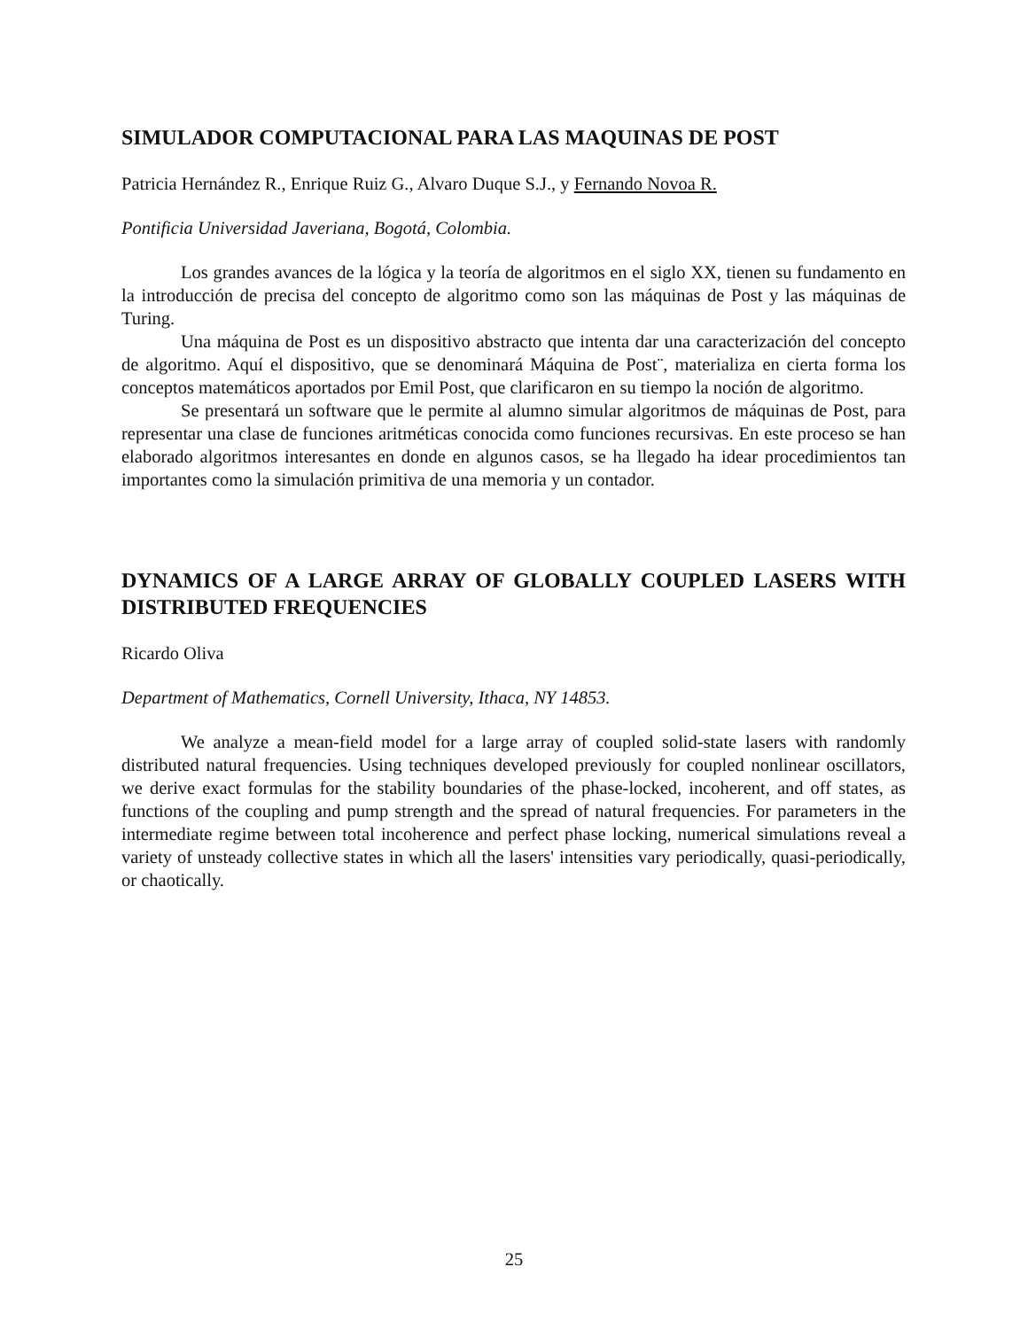SIMULADOR COMPUTACIONAL PARA LAS MAQUINAS DE POST
Patricia Hernández R., Enrique Ruiz G., Alvaro Duque S.J., y Fernando Novoa R.
Pontificia Universidad Javeriana, Bogotá, Colombia.
Los grandes avances de la lógica y la teoría de algoritmos en el siglo XX, tienen su fundamento en la introducción de precisa del concepto de algoritmo como son las máquinas de Post y las máquinas de Turing.
Una máquina de Post es un dispositivo abstracto que intenta dar una caracterización del concepto de algoritmo. Aquí el dispositivo, que se denominará Máquina de Post¨, materializa en cierta forma los conceptos matemáticos aportados por Emil Post, que clarificaron en su tiempo la noción de algoritmo.
Se presentará un software que le permite al alumno simular algoritmos de máquinas de Post, para representar una clase de funciones aritméticas conocida como funciones recursivas. En este proceso se han elaborado algoritmos interesantes en donde en algunos casos, se ha llegado ha idear procedimientos tan importantes como la simulación primitiva de una memoria y un contador.
DYNAMICS OF A LARGE ARRAY OF GLOBALLY COUPLED LASERS WITH DISTRIBUTED FREQUENCIES
Ricardo Oliva
Department of Mathematics, Cornell University, Ithaca, NY 14853.
We analyze a mean-field model for a large array of coupled solid-state lasers with randomly distributed natural frequencies. Using techniques developed previously for coupled nonlinear oscillators, we derive exact formulas for the stability boundaries of the phase-locked, incoherent, and off states, as functions of the coupling and pump strength and the spread of natural frequencies. For parameters in the intermediate regime between total incoherence and perfect phase locking, numerical simulations reveal a variety of unsteady collective states in which all the lasers' intensities vary periodically, quasi-periodically, or chaotically.
25